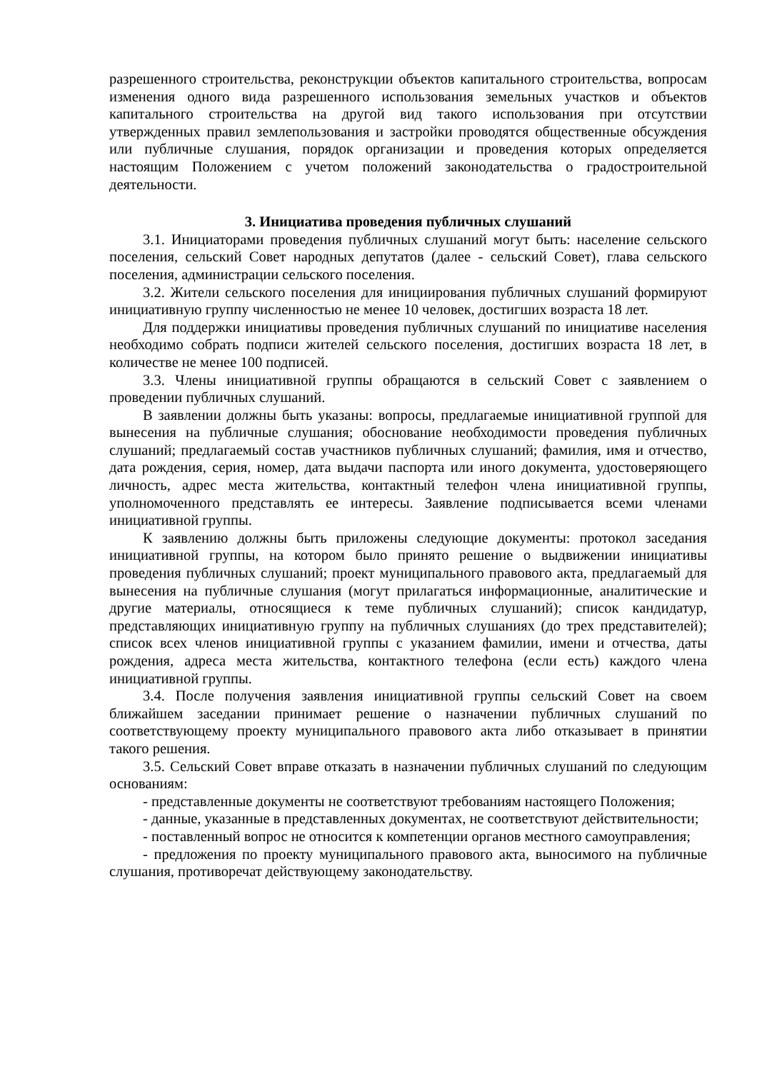разрешенного строительства, реконструкции объектов капитального строительства, вопросам изменения одного вида разрешенного использования земельных участков и объектов капитального строительства на другой вид такого использования при отсутствии утвержденных правил землепользования и застройки проводятся общественные обсуждения или публичные слушания, порядок организации и проведения которых определяется настоящим Положением с учетом положений законодательства о градостроительной деятельности.
3. Инициатива проведения публичных слушаний
3.1. Инициаторами проведения публичных слушаний могут быть: население сельского поселения, сельский Совет народных депутатов (далее - сельский Совет), глава сельского поселения, администрации сельского поселения.
3.2. Жители сельского поселения для инициирования публичных слушаний формируют инициативную группу численностью не менее 10 человек, достигших возраста 18 лет.
Для поддержки инициативы проведения публичных слушаний по инициативе населения необходимо собрать подписи жителей сельского поселения, достигших возраста 18 лет, в количестве не менее 100 подписей.
3.3. Члены инициативной группы обращаются в сельский Совет с заявлением о проведении публичных слушаний.
В заявлении должны быть указаны: вопросы, предлагаемые инициативной группой для вынесения на публичные слушания; обоснование необходимости проведения публичных слушаний; предлагаемый состав участников публичных слушаний; фамилия, имя и отчество, дата рождения, серия, номер, дата выдачи паспорта или иного документа, удостоверяющего личность, адрес места жительства, контактный телефон члена инициативной группы, уполномоченного представлять ее интересы. Заявление подписывается всеми членами инициативной группы.
К заявлению должны быть приложены следующие документы: протокол заседания инициативной группы, на котором было принято решение о выдвижении инициативы проведения публичных слушаний; проект муниципального правового акта, предлагаемый для вынесения на публичные слушания (могут прилагаться информационные, аналитические и другие материалы, относящиеся к теме публичных слушаний); список кандидатур, представляющих инициативную группу на публичных слушаниях (до трех представителей); список всех членов инициативной группы с указанием фамилии, имени и отчества, даты рождения, адреса места жительства, контактного телефона (если есть) каждого члена инициативной группы.
3.4. После получения заявления инициативной группы сельский Совет на своем ближайшем заседании принимает решение о назначении публичных слушаний по соответствующему проекту муниципального правового акта либо отказывает в принятии такого решения.
3.5. Сельский Совет вправе отказать в назначении публичных слушаний по следующим основаниям:
- представленные документы не соответствуют требованиям настоящего Положения;
- данные, указанные в представленных документах, не соответствуют действительности;
- поставленный вопрос не относится к компетенции органов местного самоуправления;
- предложения по проекту муниципального правового акта, выносимого на публичные слушания, противоречат действующему законодательству.